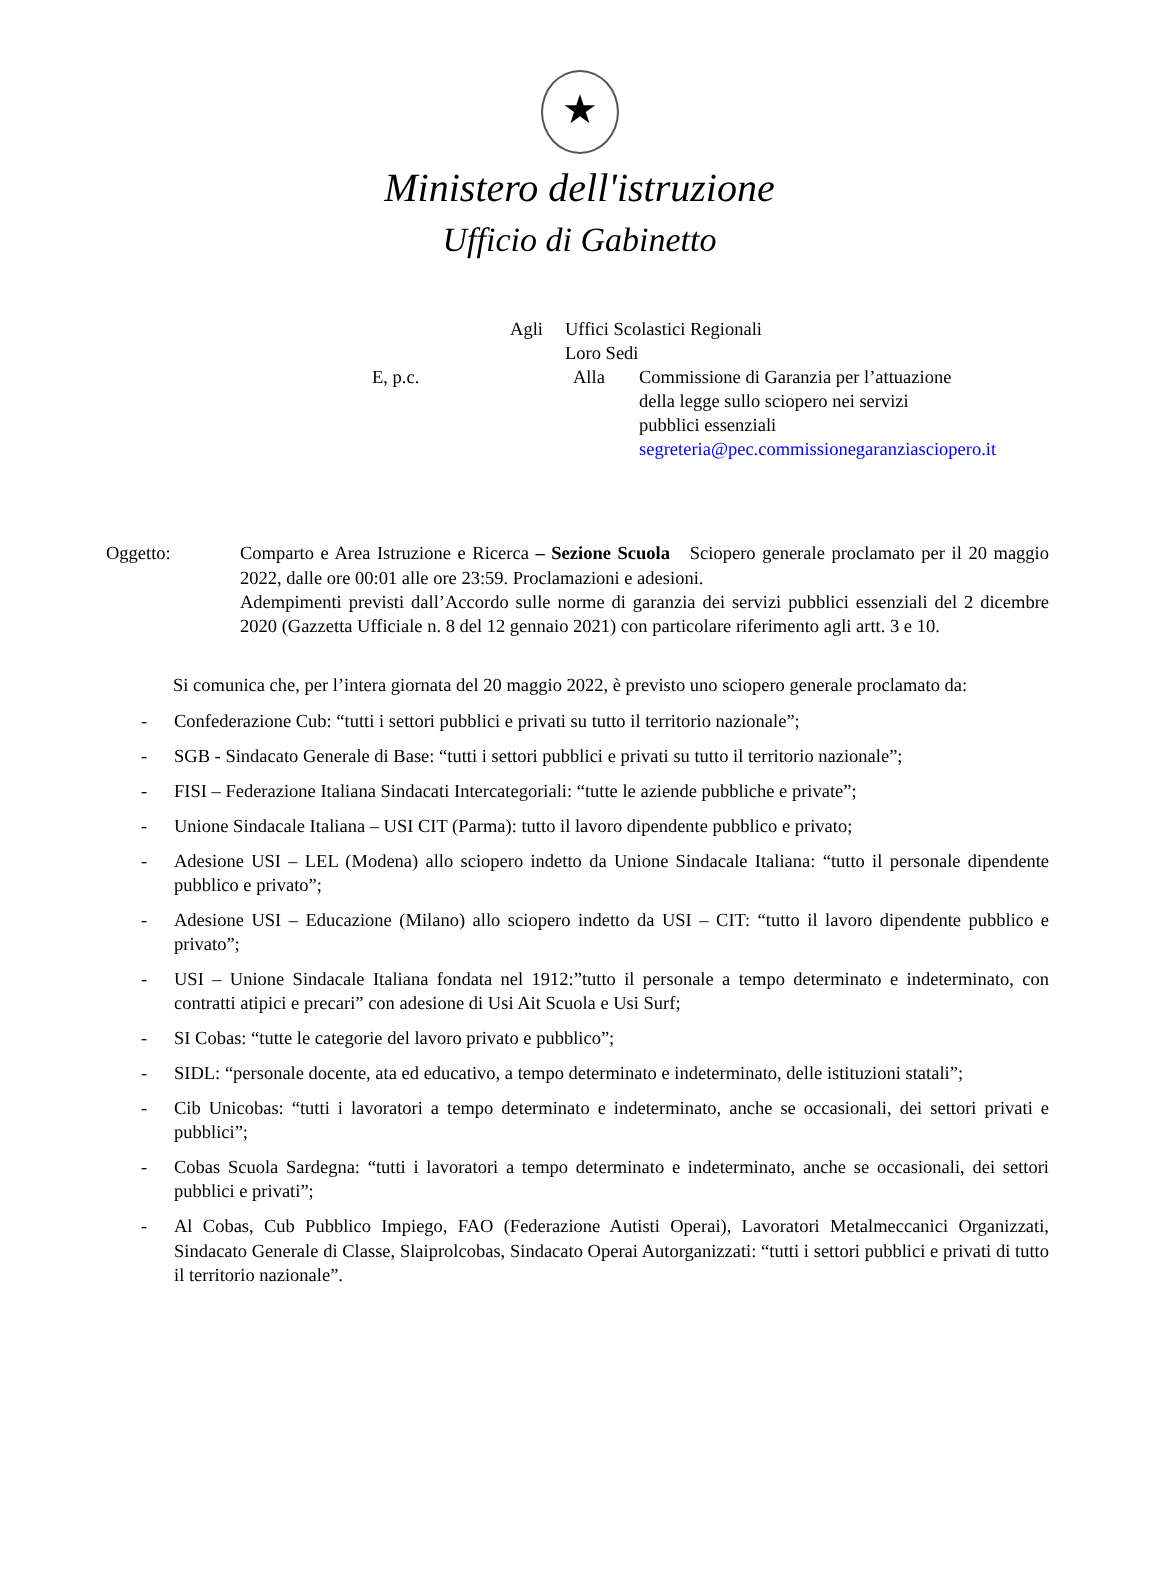★
Ministero dell'istruzione
Ufficio di Gabinetto
Agli
Uffici Scolastici Regionali
Loro Sedi
E, p.c.
Alla
Commissione di Garanzia per l’attuazione
della legge sullo sciopero nei servizi
pubblici essenziali
segreteria@pec.commissionegaranziasciopero.it
Oggetto: Comparto e Area Istruzione e Ricerca – Sezione Scuola Sciopero generale proclamato per il 20 maggio 2022, dalle ore 00:01 alle ore 23:59. Proclamazioni e adesioni.
Adempimenti previsti dall’Accordo sulle norme di garanzia dei servizi pubblici essenziali del 2 dicembre 2020 (Gazzetta Ufficiale n. 8 del 12 gennaio 2021) con particolare riferimento agli artt. 3 e 10.
Si comunica che, per l’intera giornata del 20 maggio 2022, è previsto uno sciopero generale proclamato da:
- Confederazione Cub: “tutti i settori pubblici e privati su tutto il territorio nazionale”;
- SGB - Sindacato Generale di Base: “tutti i settori pubblici e privati su tutto il territorio nazionale”;
- FISI – Federazione Italiana Sindacati Intercategoriali: “tutte le aziende pubbliche e private”;
- Unione Sindacale Italiana – USI CIT (Parma): tutto il lavoro dipendente pubblico e privato;
- Adesione USI – LEL (Modena) allo sciopero indetto da Unione Sindacale Italiana: “tutto il personale dipendente pubblico e privato”;
- Adesione USI – Educazione (Milano) allo sciopero indetto da USI – CIT: “tutto il lavoro dipendente pubblico e privato”;
- USI – Unione Sindacale Italiana fondata nel 1912:”tutto il personale a tempo determinato e indeterminato, con contratti atipici e precari” con adesione di Usi Ait Scuola e Usi Surf;
- SI Cobas: “tutte le categorie del lavoro privato e pubblico”;
- SIDL: “personale docente, ata ed educativo, a tempo determinato e indeterminato, delle istituzioni statali”;
- Cib Unicobas: “tutti i lavoratori a tempo determinato e indeterminato, anche se occasionali, dei settori privati e pubblici”;
- Cobas Scuola Sardegna: “tutti i lavoratori a tempo determinato e indeterminato, anche se occasionali, dei settori pubblici e privati”;
- Al Cobas, Cub Pubblico Impiego, FAO (Federazione Autisti Operai), Lavoratori Metalmeccanici Organizzati, Sindacato Generale di Classe, Slaiprolcobas, Sindacato Operai Autorganizzati: “tutti i settori pubblici e privati di tutto il territorio nazionale”.